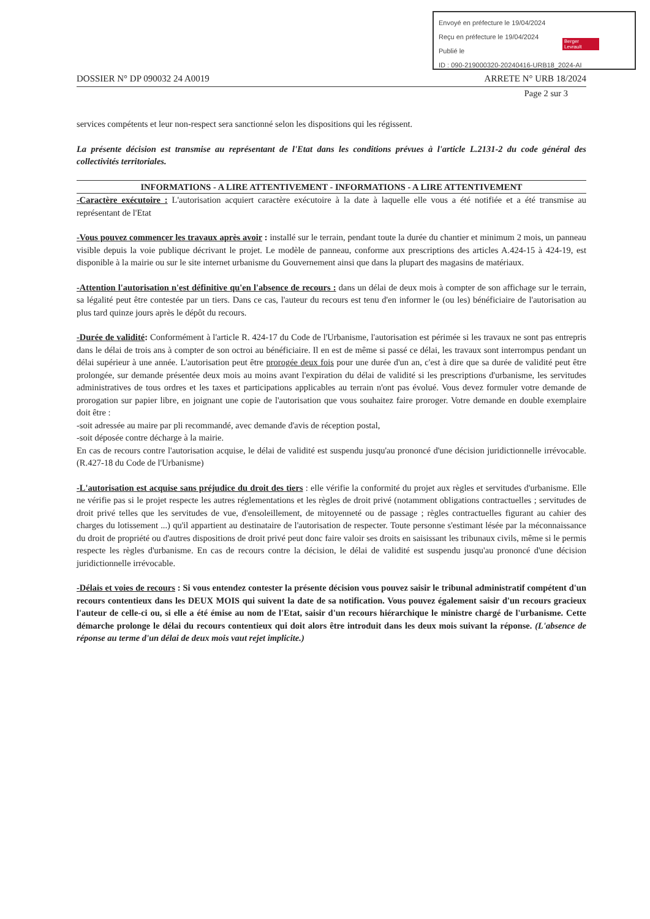Envoyé en préfecture le 19/04/2024
Reçu en préfecture le 19/04/2024
Publié le
ID : 090-219000320-20240416-URB18_2024-AI
Berger Levrault
DOSSIER N° DP 090032 24 A0019 ARRETE N° URB 18/2024
Page 2 sur 3
services compétents et leur non-respect sera sanctionné selon les dispositions qui les régissent.
La présente décision est transmise au représentant de l'Etat dans les conditions prévues à l'article L.2131-2 du code général des collectivités territoriales.
INFORMATIONS - A LIRE ATTENTIVEMENT - INFORMATIONS - A LIRE ATTENTIVEMENT
-Caractère exécutoire : L'autorisation acquiert caractère exécutoire à la date à laquelle elle vous a été notifiée et a été transmise au représentant de l'Etat
-Vous pouvez commencer les travaux après avoir : installé sur le terrain, pendant toute la durée du chantier et minimum 2 mois, un panneau visible depuis la voie publique décrivant le projet. Le modèle de panneau, conforme aux prescriptions des articles A.424-15 à 424-19, est disponible à la mairie ou sur le site internet urbanisme du Gouvernement ainsi que dans la plupart des magasins de matériaux.
-Attention l'autorisation n'est définitive qu'en l'absence de recours : dans un délai de deux mois à compter de son affichage sur le terrain, sa légalité peut être contestée par un tiers. Dans ce cas, l'auteur du recours est tenu d'en informer le (ou les) bénéficiaire de l'autorisation au plus tard quinze jours après le dépôt du recours.
-Durée de validité: Conformément à l'article R. 424-17 du Code de l'Urbanisme, l'autorisation est périmée si les travaux ne sont pas entrepris dans le délai de trois ans à compter de son octroi au bénéficiaire. Il en est de même si passé ce délai, les travaux sont interrompus pendant un délai supérieur à une année. L'autorisation peut être prorogée deux fois pour une durée d'un an, c'est à dire que sa durée de validité peut être prolongée, sur demande présentée deux mois au moins avant l'expiration du délai de validité si les prescriptions d'urbanisme, les servitudes administratives de tous ordres et les taxes et participations applicables au terrain n'ont pas évolué. Vous devez formuler votre demande de prorogation sur papier libre, en joignant une copie de l'autorisation que vous souhaitez faire proroger. Votre demande en double exemplaire doit être :
-soit adressée au maire par pli recommandé, avec demande d'avis de réception postal,
-soit déposée contre décharge à la mairie.
En cas de recours contre l'autorisation acquise, le délai de validité est suspendu jusqu'au prononcé d'une décision juridictionnelle irrévocable. (R.427-18 du Code de l'Urbanisme)
-L'autorisation est acquise sans préjudice du droit des tiers : elle vérifie la conformité du projet aux règles et servitudes d'urbanisme. Elle ne vérifie pas si le projet respecte les autres réglementations et les règles de droit privé (notamment obligations contractuelles ; servitudes de droit privé telles que les servitudes de vue, d'ensoleillement, de mitoyenneté ou de passage ; règles contractuelles figurant au cahier des charges du lotissement ...) qu'il appartient au destinataire de l'autorisation de respecter. Toute personne s'estimant lésée par la méconnaissance du droit de propriété ou d'autres dispositions de droit privé peut donc faire valoir ses droits en saisissant les tribunaux civils, même si le permis respecte les règles d'urbanisme. En cas de recours contre la décision, le délai de validité est suspendu jusqu'au prononcé d'une décision juridictionnelle irrévocable.
-Délais et voies de recours : Si vous entendez contester la présente décision vous pouvez saisir le tribunal administratif compétent d'un recours contentieux dans les DEUX MOIS qui suivent la date de sa notification. Vous pouvez également saisir d'un recours gracieux l'auteur de celle-ci ou, si elle a été émise au nom de l'Etat, saisir d'un recours hiérarchique le ministre chargé de l'urbanisme. Cette démarche prolonge le délai du recours contentieux qui doit alors être introduit dans les deux mois suivant la réponse. (L'absence de réponse au terme d'un délai de deux mois vaut rejet implicite.)